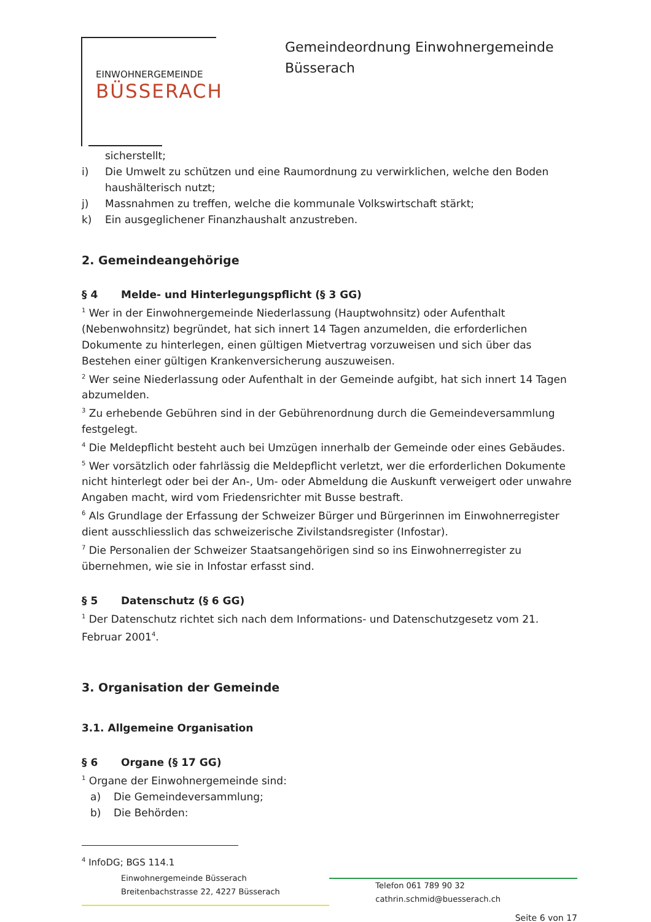EINWOHNERGEMEINDE
BÜSSERACH
Gemeindeordnung Einwohnergemeinde
Büsserach
sicherstellt;
i) Die Umwelt zu schützen und eine Raumordnung zu verwirklichen, welche den Boden haushälterisch nutzt;
j) Massnahmen zu treffen, welche die kommunale Volkswirtschaft stärkt;
k) Ein ausgeglichener Finanzhaushalt anzustreben.
2. Gemeindeangehörige
§ 4 Melde- und Hinterlegungspflicht (§ 3 GG)
<sup>1</sup> Wer in der Einwohnergemeinde Niederlassung (Hauptwohnsitz) oder Aufenthalt (Nebenwohnsitz) begründet, hat sich innert 14 Tagen anzumelden, die erforderlichen Dokumente zu hinterlegen, einen gültigen Mietvertrag vorzuweisen und sich über das Bestehen einer gültigen Krankenversicherung auszuweisen.
<sup>2</sup> Wer seine Niederlassung oder Aufenthalt in der Gemeinde aufgibt, hat sich innert 14 Tagen abzumelden.
<sup>3</sup> Zu erhebende Gebühren sind in der Gebührenordnung durch die Gemeindeversammlung festgelegt.
<sup>4</sup> Die Meldepflicht besteht auch bei Umzügen innerhalb der Gemeinde oder eines Gebäudes.
<sup>5</sup> Wer vorsätzlich oder fahrlässig die Meldepflicht verletzt, wer die erforderlichen Dokumente nicht hinterlegt oder bei der An-, Um- oder Abmeldung die Auskunft verweigert oder unwahre Angaben macht, wird vom Friedensrichter mit Busse bestraft.
<sup>6</sup> Als Grundlage der Erfassung der Schweizer Bürger und Bürgerinnen im Einwohnerregister dient ausschliesslich das schweizerische Zivilstandsregister (Infostar).
<sup>7</sup> Die Personalien der Schweizer Staatsangehörigen sind so ins Einwohnerregister zu übernehmen, wie sie in Infostar erfasst sind.
§ 5 Datenschutz (§ 6 GG)
<sup>1</sup> Der Datenschutz richtet sich nach dem Informations- und Datenschutzgesetz vom 21. Februar 2001<sup>4</sup>.
3. Organisation der Gemeinde
3.1. Allgemeine Organisation
§ 6 Organe (§ 17 GG)
<sup>1</sup> Organe der Einwohnergemeinde sind:
a) Die Gemeindeversammlung;
b) Die Behörden:
<sup>4</sup> InfoDG; BGS 114.1
Einwohnergemeinde Büsserach
Breitenbachstrasse 22, 4227 Büsserach
Telefon 061 789 90 32
cathrin.schmid@buesserach.ch
Seite 6 von 17